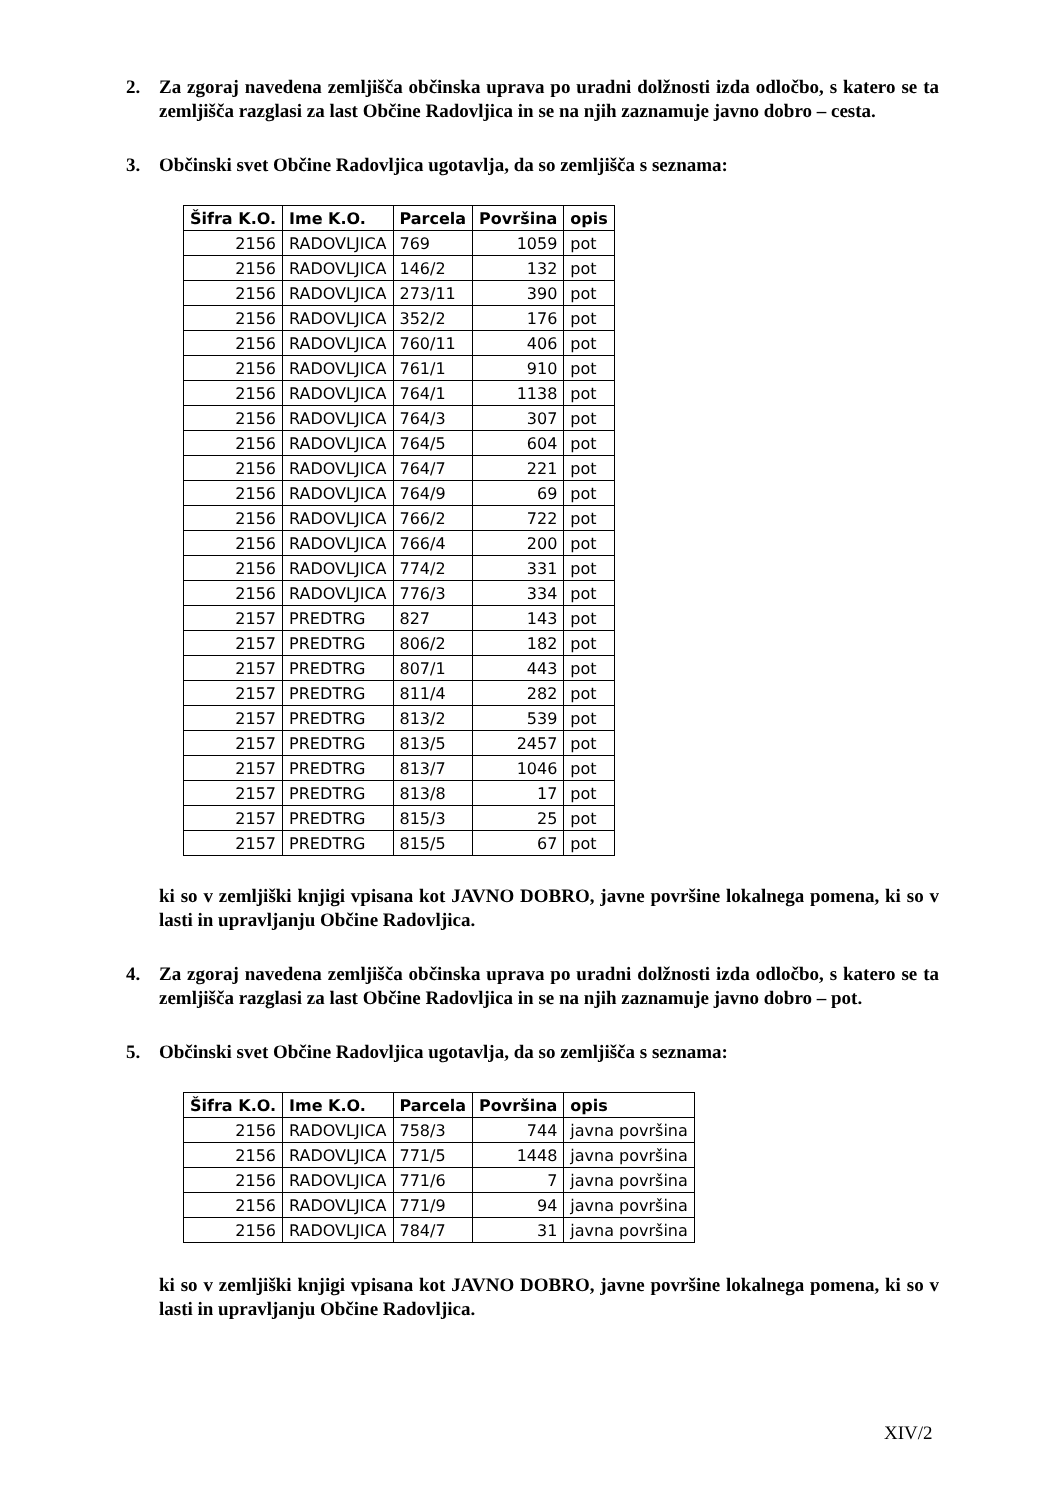2. Za zgoraj navedena zemljišča občinska uprava po uradni dolžnosti izda odločbo, s katero se ta zemljišča razglasi za last Občine Radovljica in se na njih zaznamuje javno dobro – cesta.
3. Občinski svet Občine Radovljica ugotavlja, da so zemljišča s seznama:
| Šifra K.O. | Ime K.O. | Parcela | Površina | opis |
| --- | --- | --- | --- | --- |
| 2156 | RADOVLJICA | 769 | 1059 | pot |
| 2156 | RADOVLJICA | 146/2 | 132 | pot |
| 2156 | RADOVLJICA | 273/11 | 390 | pot |
| 2156 | RADOVLJICA | 352/2 | 176 | pot |
| 2156 | RADOVLJICA | 760/11 | 406 | pot |
| 2156 | RADOVLJICA | 761/1 | 910 | pot |
| 2156 | RADOVLJICA | 764/1 | 1138 | pot |
| 2156 | RADOVLJICA | 764/3 | 307 | pot |
| 2156 | RADOVLJICA | 764/5 | 604 | pot |
| 2156 | RADOVLJICA | 764/7 | 221 | pot |
| 2156 | RADOVLJICA | 764/9 | 69 | pot |
| 2156 | RADOVLJICA | 766/2 | 722 | pot |
| 2156 | RADOVLJICA | 766/4 | 200 | pot |
| 2156 | RADOVLJICA | 774/2 | 331 | pot |
| 2156 | RADOVLJICA | 776/3 | 334 | pot |
| 2157 | PREDTRG | 827 | 143 | pot |
| 2157 | PREDTRG | 806/2 | 182 | pot |
| 2157 | PREDTRG | 807/1 | 443 | pot |
| 2157 | PREDTRG | 811/4 | 282 | pot |
| 2157 | PREDTRG | 813/2 | 539 | pot |
| 2157 | PREDTRG | 813/5 | 2457 | pot |
| 2157 | PREDTRG | 813/7 | 1046 | pot |
| 2157 | PREDTRG | 813/8 | 17 | pot |
| 2157 | PREDTRG | 815/3 | 25 | pot |
| 2157 | PREDTRG | 815/5 | 67 | pot |
ki so v zemljiški knjigi vpisana kot JAVNO DOBRO, javne površine lokalnega pomena, ki so v lasti in upravljanju Občine Radovljica.
4. Za zgoraj navedena zemljišča občinska uprava po uradni dolžnosti izda odločbo, s katero se ta zemljišča razglasi za last Občine Radovljica in se na njih zaznamuje javno dobro – pot.
5. Občinski svet Občine Radovljica ugotavlja, da so zemljišča s seznama:
| Šifra K.O. | Ime K.O. | Parcela | Površina | opis |
| --- | --- | --- | --- | --- |
| 2156 | RADOVLJICA | 758/3 | 744 | javna površina |
| 2156 | RADOVLJICA | 771/5 | 1448 | javna površina |
| 2156 | RADOVLJICA | 771/6 | 7 | javna površina |
| 2156 | RADOVLJICA | 771/9 | 94 | javna površina |
| 2156 | RADOVLJICA | 784/7 | 31 | javna površina |
ki so v zemljiški knjigi vpisana kot JAVNO DOBRO, javne površine lokalnega pomena, ki so v lasti in upravljanju Občine Radovljica.
XIV/2